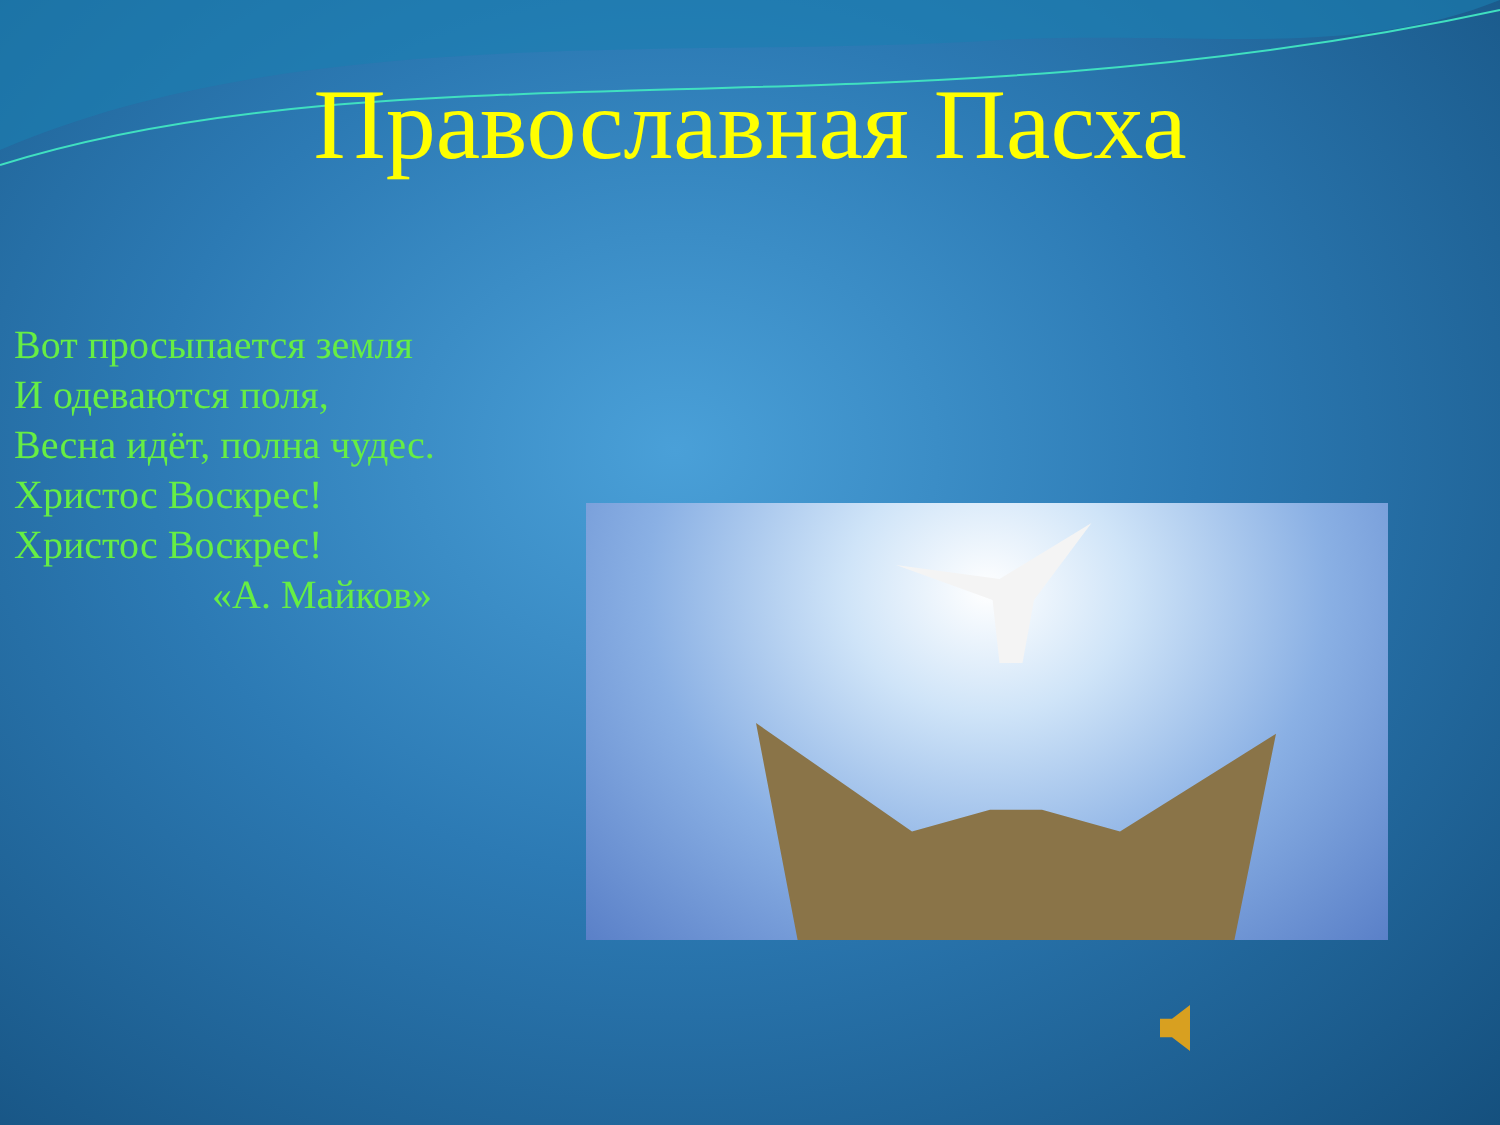Православная Пасха
Вот просыпается земля
И одеваются поля,
Весна идёт, полна чудес.
Христос Воскрес!
Христос Воскрес!
«А. Майков»